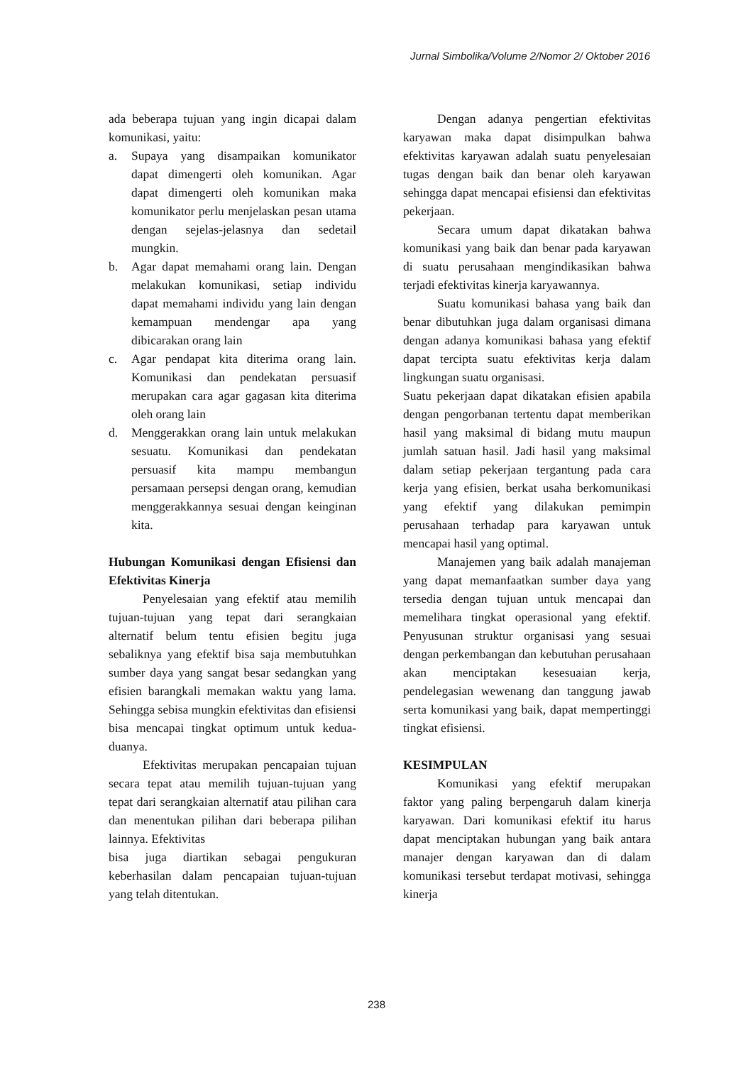Jurnal Simbolika/Volume 2/Nomor 2/ Oktober 2016
ada beberapa tujuan yang ingin dicapai dalam komunikasi, yaitu:
a. Supaya yang disampaikan komunikator dapat dimengerti oleh komunikan. Agar dapat dimengerti oleh komunikan maka komunikator perlu menjelaskan pesan utama dengan sejelas-jelasnya dan sedetail mungkin.
b. Agar dapat memahami orang lain. Dengan melakukan komunikasi, setiap individu dapat memahami individu yang lain dengan kemampuan mendengar apa yang dibicarakan orang lain
c. Agar pendapat kita diterima orang lain. Komunikasi dan pendekatan persuasif merupakan cara agar gagasan kita diterima oleh orang lain
d. Menggerakkan orang lain untuk melakukan sesuatu. Komunikasi dan pendekatan persuasif kita mampu membangun persamaan persepsi dengan orang, kemudian menggerakkannya sesuai dengan keinginan kita.
Hubungan Komunikasi dengan Efisiensi dan Efektivitas Kinerja
Penyelesaian yang efektif atau memilih tujuan-tujuan yang tepat dari serangkaian alternatif belum tentu efisien begitu juga sebaliknya yang efektif bisa saja membutuhkan sumber daya yang sangat besar sedangkan yang efisien barangkali memakan waktu yang lama. Sehingga sebisa mungkin efektivitas dan efisiensi bisa mencapai tingkat optimum untuk kedua-duanya.
Efektivitas merupakan pencapaian tujuan secara tepat atau memilih tujuan-tujuan yang tepat dari serangkaian alternatif atau pilihan cara dan menentukan pilihan dari beberapa pilihan lainnya. Efektivitas
bisa juga diartikan sebagai pengukuran keberhasilan dalam pencapaian tujuan-tujuan yang telah ditentukan.
Dengan adanya pengertian efektivitas karyawan maka dapat disimpulkan bahwa efektivitas karyawan adalah suatu penyelesaian tugas dengan baik dan benar oleh karyawan sehingga dapat mencapai efisiensi dan efektivitas pekerjaan.
Secara umum dapat dikatakan bahwa komunikasi yang baik dan benar pada karyawan di suatu perusahaan mengindikasikan bahwa terjadi efektivitas kinerja karyawannya.
Suatu komunikasi bahasa yang baik dan benar dibutuhkan juga dalam organisasi dimana dengan adanya komunikasi bahasa yang efektif dapat tercipta suatu efektivitas kerja dalam lingkungan suatu organisasi.
Suatu pekerjaan dapat dikatakan efisien apabila dengan pengorbanan tertentu dapat memberikan hasil yang maksimal di bidang mutu maupun jumlah satuan hasil. Jadi hasil yang maksimal dalam setiap pekerjaan tergantung pada cara kerja yang efisien, berkat usaha berkomunikasi yang efektif yang dilakukan pemimpin perusahaan terhadap para karyawan untuk mencapai hasil yang optimal.
Manajemen yang baik adalah manajeman yang dapat memanfaatkan sumber daya yang tersedia dengan tujuan untuk mencapai dan memelihara tingkat operasional yang efektif. Penyusunan struktur organisasi yang sesuai dengan perkembangan dan kebutuhan perusahaan akan menciptakan kesesuaian kerja, pendelegasian wewenang dan tanggung jawab serta komunikasi yang baik, dapat mempertinggi tingkat efisiensi.
KESIMPULAN
Komunikasi yang efektif merupakan faktor yang paling berpengaruh dalam kinerja karyawan. Dari komunikasi efektif itu harus dapat menciptakan hubungan yang baik antara manajer dengan karyawan dan di dalam komunikasi tersebut terdapat motivasi, sehingga kinerja
238